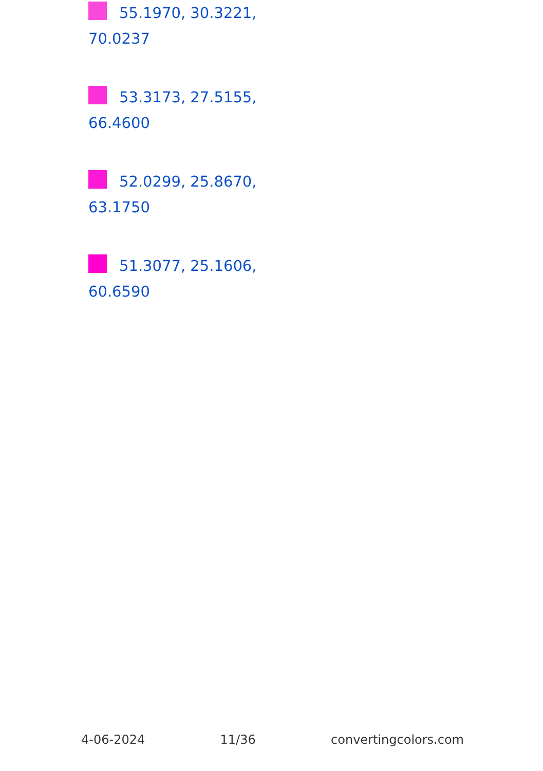55.1970, 30.3221, 70.0237
53.3173, 27.5155, 66.4600
52.0299, 25.8670, 63.1750
51.3077, 25.1606, 60.6590
4-06-2024 11/36 convertingcolors.com